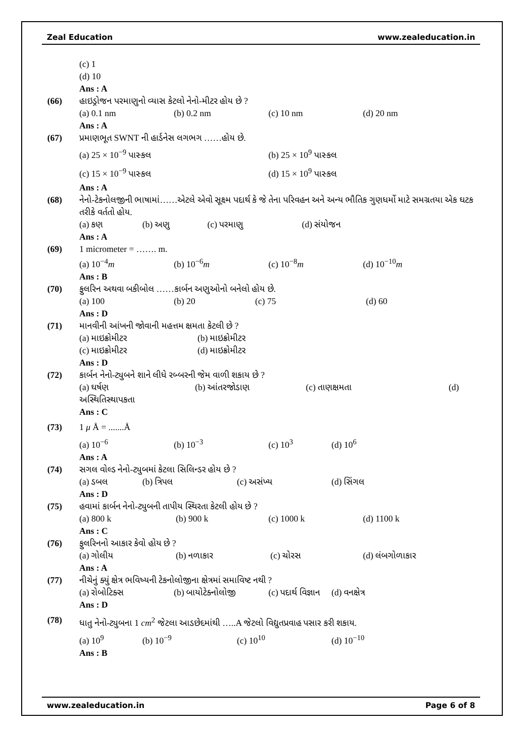Zeal Education www.zealeducation.in
(c) 1
(d) 10
Ans : A
(66) હાઇડ્રોજન પરમાણુનો વ્યાસ કેટલો નેનો-મીટર હોય છે ?
(a) 0.1 nm (b) 0.2 nm (c) 10 nm (d) 20 nm
Ans : A
(67) પ્રમાણભૂત SWNT ની હાર્ડનેસ લગભગ ……હોય છે.
(a) 25 × 10<sup>−9</sup> પાસ્કલ (b) 25 × 10<sup>9</sup> પાસ્કલ
(c) 15 × 10<sup>−9</sup> પાસ્કલ (d) 15 × 10<sup>9</sup> પાસ્કલ
Ans : A
(68) નેનો-ટેકનોલજીની ભાષામાં……એટલે એવો સૂક્ષ્મ પદાર્થ કે જે તેના પરિવહન અને અન્ય ભૌતિક ગુણધર્મો માટે સમગ્રતયા એક ઘટક તરીકે વર્તતો હોય.
(a) કણ (b) અણુ (c) પરમાણુ (d) સંયોજન
Ans : A
(69) 1 micrometer = ……. m.
(a) 10<sup>−4</sup>m (b) 10<sup>−6</sup>m (c) 10<sup>−8</sup>m (d) 10<sup>−10</sup>m
Ans : B
(70) ફુલરિન અથવા બકીબોલ ……કાર્બન અણુઓનો બનેલો હોય છે.
(a) 100 (b) 20 (c) 75 (d) 60
Ans : D
(71) માનવીની આંખની જોવાની મહત્તમ ક્ષમતા કેટલી છે ?
(a) માઇક્રોમીટર (b) માઇક્રોમીટર
(c) માઇક્રોમીટર (d) માઇક્રોમીટર
Ans : D
(72) કાર્બન નેનો-ટ્યુબને શાને લીધે રબ્બરની જેમ વાળી શકાય છે ?
(a) ઘર્ષણ (b) આંતરજોડાણ (c) તાણક્ષમતા (d)
અસ્થિતિસ્થાપકતા
Ans : C
(73) 1 μ Å = .......Å
(a) 10<sup>−6</sup> (b) 10<sup>−3</sup> (c) 10<sup>3</sup> (d) 10<sup>6</sup>
Ans : A
(74) સગલ વોલ્ડ નેનો-ટ્યુબમાં કેટલા સિલિન્ડર હોય છે ?
(a) ડબલ (b) ત્રિપલ (c) અસંખ્ય (d) સિંગલ
Ans : D
(75) હવામાં કાર્બન નેનો-ટ્યુબની તાપીય સ્થિરતા કેટલી હોય છે ?
(a) 800 k (b) 900 k (c) 1000 k (d) 1100 k
Ans : C
(76) ફુલરિનનો આકાર કેવો હોય છે ?
(a) ગોલીય (b) નળાકાર (c) ચોરસ (d) લંબગોળાકાર
Ans : A
(77) નીચેનું ક્યું ક્ષેત્ર ભવિષ્યની ટેકનોલોજીના ક્ષેત્રમાં સમાવિષ્ટ નથી ?
(a) રોબોટિક્સ (b) બાયોટેક્નોલોજી (c) પદાર્થ વિજ્ઞાન (d) વનક્ષેત્ર
Ans : D
(78) ધાતુ નેનો-ટ્યુબના 1 cm<sup>2</sup> જેટલા આડછેદમાંથી …..A જેટલો વિદ્યુતપ્રવાહ પસાર કરી શકાય.
(a) 10<sup>9</sup> (b) 10<sup>−9</sup> (c) 10<sup>10</sup> (d) 10<sup>−10</sup>
Ans : B
www.zealeducation.in Page 6 of 8